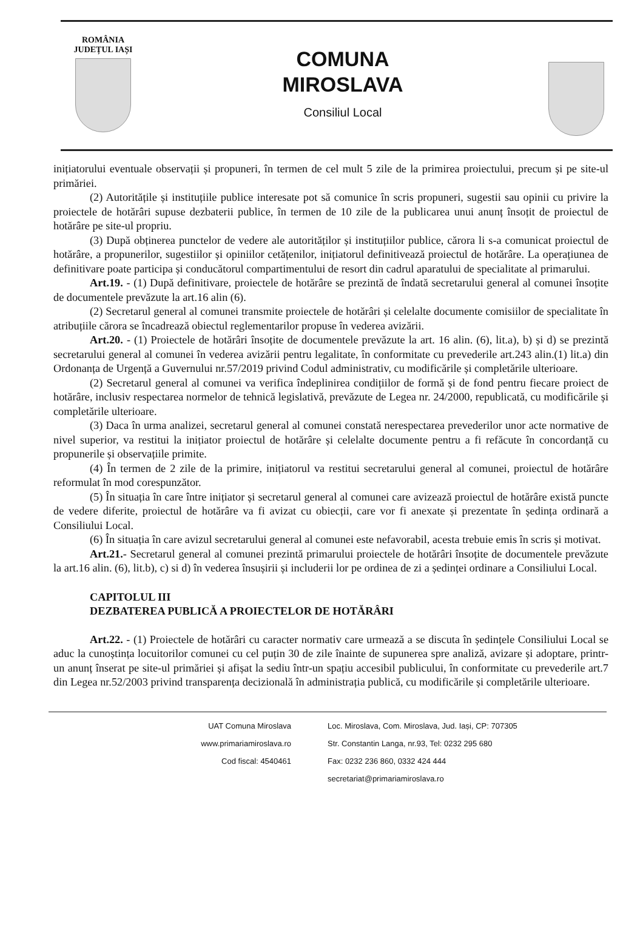ROMÂNIA
JUDEȚUL IAȘI
COMUNA
MIROSLAVA
Consiliul Local
inițiatorului eventuale observații și propuneri, în termen de cel mult 5 zile de la primirea proiectului, precum și pe site-ul primăriei.
(2) Autoritățile și instituțiile publice interesate pot să comunice în scris propuneri, sugestii sau opinii cu privire la proiectele de hotărâri supuse dezbaterii publice, în termen de 10 zile de la publicarea unui anunț însoțit de proiectul de hotărâre pe site-ul propriu.
(3) După obținerea punctelor de vedere ale autorităților și instituțiilor publice, cărora li s-a comunicat proiectul de hotărâre, a propunerilor, sugestiilor și opiniilor cetățenilor, inițiatorul definitivează proiectul de hotărâre. La operațiunea de definitivare poate participa și conducătorul compartimentului de resort din cadrul aparatului de specialitate al primarului.
Art.19. - (1) După definitivare, proiectele de hotărâre se prezintă de îndată secretarului general al comunei însoțite de documentele prevăzute la art.16 alin (6).
(2) Secretarul general al comunei transmite proiectele de hotărâri și celelalte documente comisiilor de specialitate în atribuțiile cărora se încadrează obiectul reglementarilor propuse în vederea avizării.
Art.20. - (1) Proiectele de hotărâri însoțite de documentele prevăzute la art. 16 alin. (6), lit.a), b) și d) se prezintă secretarului general al comunei în vederea avizării pentru legalitate, în conformitate cu prevederile art.243 alin.(1) lit.a) din Ordonanța de Urgență a Guvernului nr.57/2019 privind Codul administrativ, cu modificările și completările ulterioare.
(2) Secretarul general al comunei va verifica îndeplinirea condițiilor de formă și de fond pentru fiecare proiect de hotărâre, inclusiv respectarea normelor de tehnică legislativă, prevăzute de Legea nr. 24/2000, republicată, cu modificările și completările ulterioare.
(3) Daca în urma analizei, secretarul general al comunei constată nerespectarea prevederilor unor acte normative de nivel superior, va restitui la inițiator proiectul de hotărâre și celelalte documente pentru a fi refăcute în concordanță cu propunerile și observațiile primite.
(4) În termen de 2 zile de la primire, inițiatorul va restitui secretarului general al comunei, proiectul de hotărâre reformulat în mod corespunzător.
(5) În situația în care între inițiator și secretarul general al comunei care avizează proiectul de hotărâre există puncte de vedere diferite, proiectul de hotărâre va fi avizat cu obiecții, care vor fi anexate și prezentate în ședința ordinară a Consiliului Local.
(6) În situația în care avizul secretarului general al comunei este nefavorabil, acesta trebuie emis în scris și motivat.
Art.21.- Secretarul general al comunei prezintă primarului proiectele de hotărâri însoțite de documentele prevăzute la art.16 alin. (6), lit.b), c) si d) în vederea însușirii și includerii lor pe ordinea de zi a ședinței ordinare a Consiliului Local.
CAPITOLUL III
DEZBATEREA PUBLICĂ A PROIECTELOR DE HOTĂRÂRI
Art.22. - (1) Proiectele de hotărâri cu caracter normativ care urmează a se discuta în ședințele Consiliului Local se aduc la cunoștința locuitorilor comunei cu cel puțin 30 de zile înainte de supunerea spre analiză, avizare și adoptare, printr-un anunț înserat pe site-ul primăriei și afișat la sediu într-un spațiu accesibil publicului, în conformitate cu prevederile art.7 din Legea nr.52/2003 privind transparența decizională în administrația publică, cu modificările și completările ulterioare.
UAT Comuna Miroslava
www.primariamiroslava.ro
Cod fiscal: 4540461
Loc. Miroslava, Com. Miroslava, Jud. Iași, CP: 707305
Str. Constantin Langa, nr.93, Tel: 0232 295 680
Fax: 0232 236 860, 0332 424 444
secretariat@primariamiroslava.ro